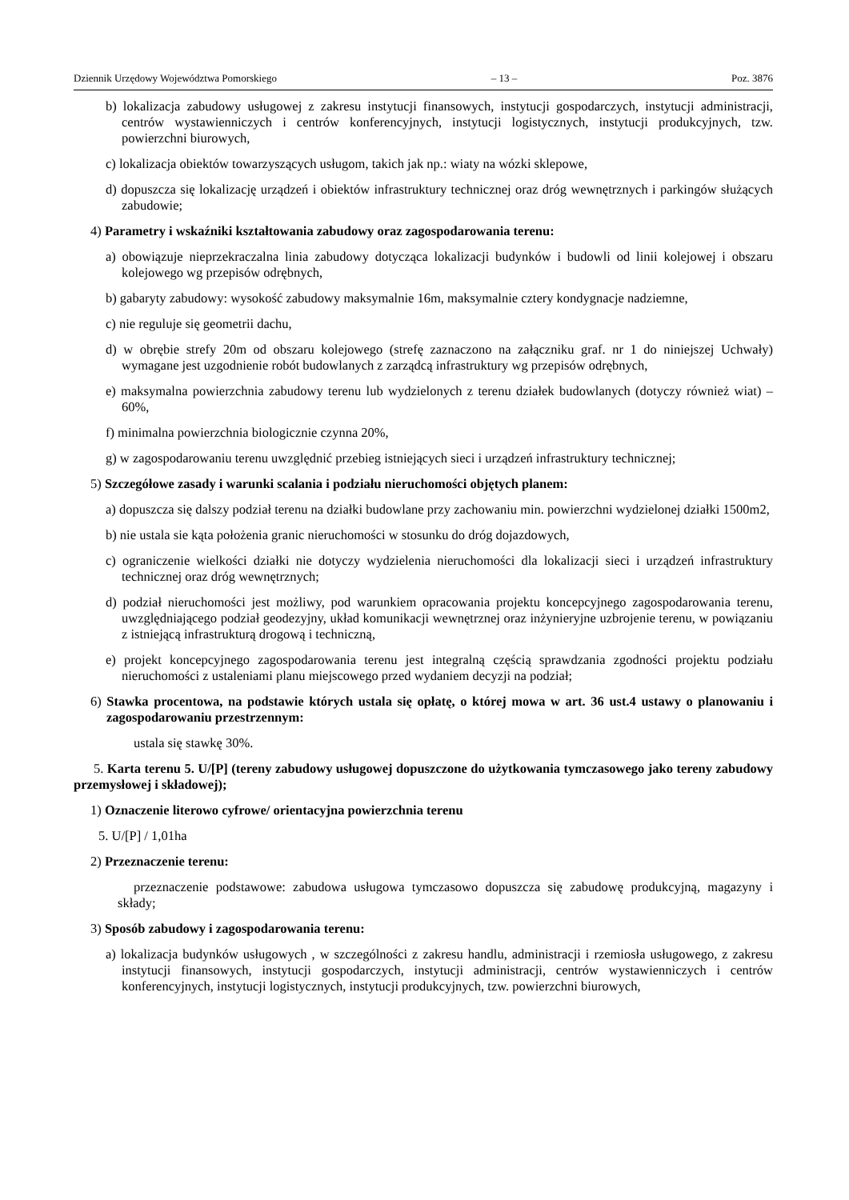Dziennik Urzędowy Województwa Pomorskiego – 13 – Poz. 3876
b) lokalizacja zabudowy usługowej z zakresu instytucji finansowych, instytucji gospodarczych, instytucji administracji, centrów wystawienniczych i centrów konferencyjnych, instytucji logistycznych, instytucji produkcyjnych, tzw. powierzchni biurowych,
c) lokalizacja obiektów towarzyszących usługom, takich jak np.: wiaty na wózki sklepowe,
d) dopuszcza się lokalizację urządzeń i obiektów infrastruktury technicznej oraz dróg wewnętrznych i parkingów służących zabudowie;
4) Parametry i wskaźniki kształtowania zabudowy oraz zagospodarowania terenu:
a) obowiązuje nieprzekraczalna linia zabudowy dotycząca lokalizacji budynków i budowli od linii kolejowej i obszaru kolejowego wg przepisów odrębnych,
b) gabaryty zabudowy: wysokość zabudowy maksymalnie 16m, maksymalnie cztery kondygnacje nadziemne,
c) nie reguluje się geometrii dachu,
d) w obrębie strefy 20m od obszaru kolejowego (strefę zaznaczono na załączniku graf. nr 1 do niniejszej Uchwały) wymagane jest uzgodnienie robót budowlanych z zarządcą infrastruktury wg przepisów odrębnych,
e) maksymalna powierzchnia zabudowy terenu lub wydzielonych z terenu działek budowlanych (dotyczy również wiat) – 60%,
f) minimalna powierzchnia biologicznie czynna 20%,
g) w zagospodarowaniu terenu uwzględnić przebieg istniejących sieci i urządzeń infrastruktury technicznej;
5) Szczegółowe zasady i warunki scalania i podziału nieruchomości objętych planem:
a) dopuszcza się dalszy podział terenu na działki budowlane przy zachowaniu min. powierzchni wydzielonej działki 1500m2,
b) nie ustala sie kąta położenia granic nieruchomości w stosunku do dróg dojazdowych,
c) ograniczenie wielkości działki nie dotyczy wydzielenia nieruchomości dla lokalizacji sieci i urządzeń infrastruktury technicznej oraz dróg wewnętrznych;
d) podział nieruchomości jest możliwy, pod warunkiem opracowania projektu koncepcyjnego zagospodarowania terenu, uwzględniającego podział geodezyjny, układ komunikacji wewnętrznej oraz inżynieryjne uzbrojenie terenu, w powiązaniu z istniejącą infrastrukturą drogową i techniczną,
e) projekt koncepcyjnego zagospodarowania terenu jest integralną częścią sprawdzania zgodności projektu podziału nieruchomości z ustaleniami planu miejscowego przed wydaniem decyzji na podział;
6) Stawka procentowa, na podstawie których ustala się opłatę, o której mowa w art. 36 ust.4 ustawy o planowaniu i zagospodarowaniu przestrzennym:
ustala się stawkę 30%.
5. Karta terenu 5. U/[P] (tereny zabudowy usługowej dopuszczone do użytkowania tymczasowego jako tereny zabudowy przemysłowej i składowej);
1) Oznaczenie literowo cyfrowe/ orientacyjna powierzchnia terenu
5. U/[P] / 1,01ha
2) Przeznaczenie terenu:
przeznaczenie podstawowe: zabudowa usługowa tymczasowo dopuszcza się zabudowę produkcyjną, magazyny i składy;
3) Sposób zabudowy i zagospodarowania terenu:
a) lokalizacja budynków usługowych , w szczególności z zakresu handlu, administracji i rzemiosła usługowego, z zakresu instytucji finansowych, instytucji gospodarczych, instytucji administracji, centrów wystawienniczych i centrów konferencyjnych, instytucji logistycznych, instytucji produkcyjnych, tzw. powierzchni biurowych,